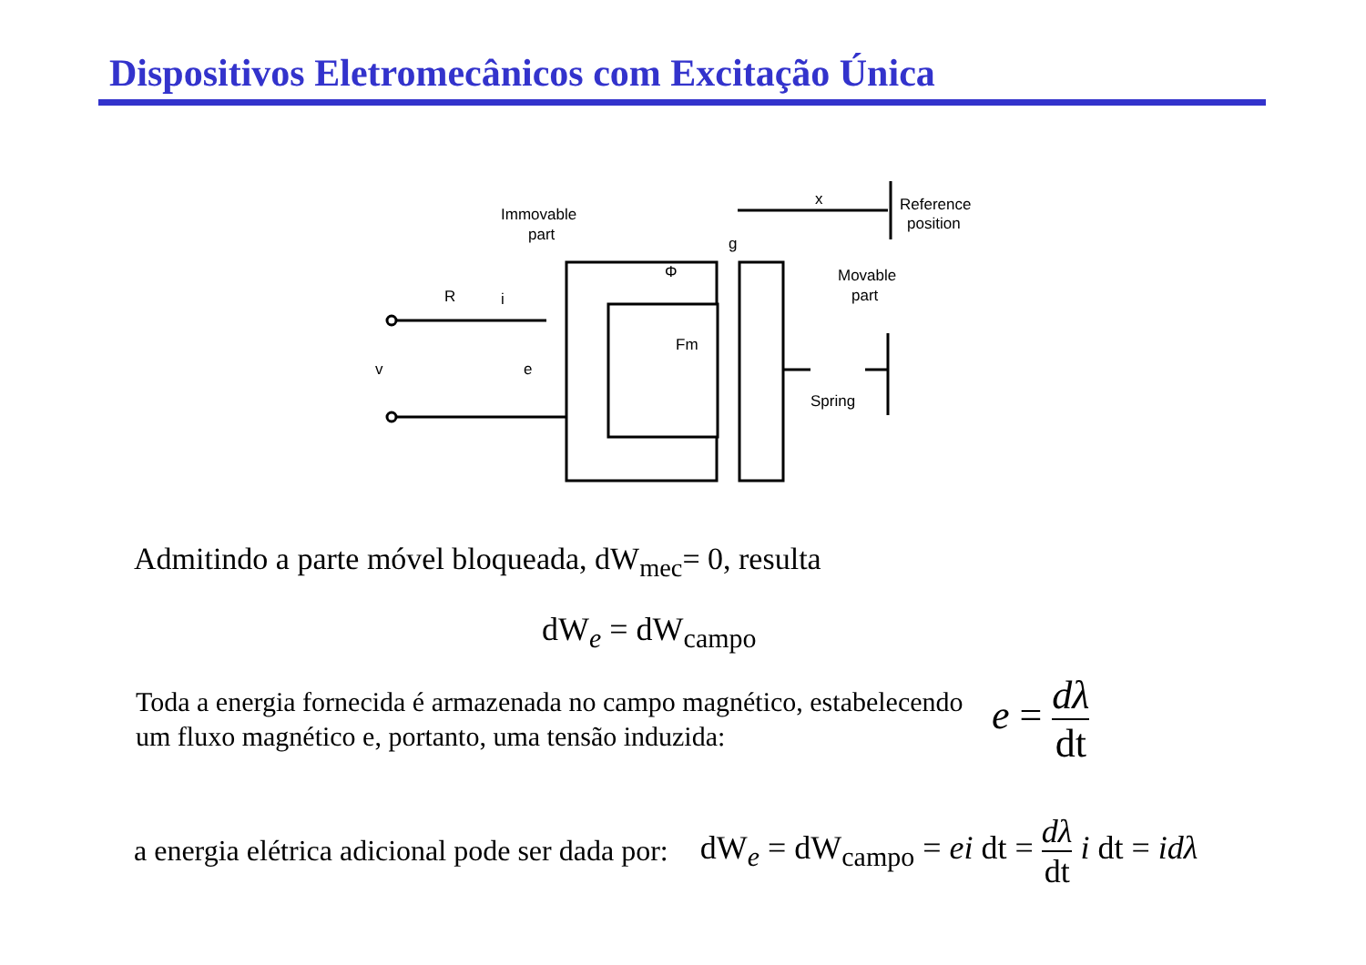Dispositivos Eletromecânicos com Excitação Única
Immovable
part
Reference
position
Movable
part
Spring
R
i
v
e
Φ
Fm
g
x
Admitindo a parte móvel bloqueada, dW<sub>mec</sub>= 0, resulta
dW<sub>e</sub> = dW<sub>campo</sub>
Toda a energia fornecida é armazenada no campo magnético, estabelecendo um fluxo magnético e, portanto, uma tensão induzida:
e = dλ dt
a energia elétrica adicional pode ser dada por:
dW<sub>e</sub> = dW<sub>campo</sub> = ei dt = dλ dt i dt = idλ